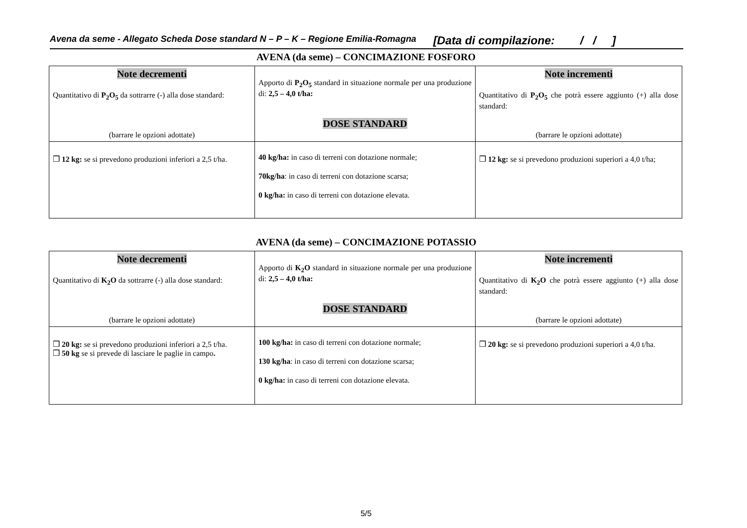Avena da seme - Allegato Scheda Dose standard N – P – K – Regione Emilia-Romagna [Data di compilazione: / / ]
AVENA (da seme) – CONCIMAZIONE FOSFORO
| Note decrementi Quantitativo di P<sub>2</sub>O<sub>5</sub> da sottrarre (-) alla dose standard: (barrare le opzioni adottate) | Apporto di P<sub>2</sub>O<sub>5</sub> standard in situazione normale per una produzione di: 2,5 – 4,0 t/ha: DOSE STANDARD | Note incrementi Quantitativo di P<sub>2</sub>O<sub>5</sub> che potrà essere aggiunto (+) alla dose standard: (barrare le opzioni adottate) |
| ❒ 12 kg: se si prevedono produzioni inferiori a 2,5 t/ha. | 40 kg/ha: in caso di terreni con dotazione normale; 70kg/ha : in caso di terreni con dotazione scarsa; 0 kg/ha: in caso di terreni con dotazione elevata. | ❒ 12 kg: se si prevedono produzioni superiori a 4,0 t/ha; |
AVENA (da seme) – CONCIMAZIONE POTASSIO
| Note decrementi Quantitativo di K<sub>2</sub>O da sottrarre (-) alla dose standard: (barrare le opzioni adottate) | Apporto di K<sub>2</sub>O standard in situazione normale per una produzione di: 2,5 – 4,0 t/ha: DOSE STANDARD | Note incrementi Quantitativo di K<sub>2</sub>O che potrà essere aggiunto (+) alla dose standard: (barrare le opzioni adottate) |
| ❒ 20 kg: se si prevedono produzioni inferiori a 2,5 t/ha. ❒ 50 kg se si prevede di lasciare le paglie in campo . | 100 kg/ha: in caso di terreni con dotazione normale; 130 kg/ha : in caso di terreni con dotazione scarsa; 0 kg/ha: in caso di terreni con dotazione elevata. | ❒ 20 kg: se si prevedono produzioni superiori a 4,0 t/ha. |
5/5